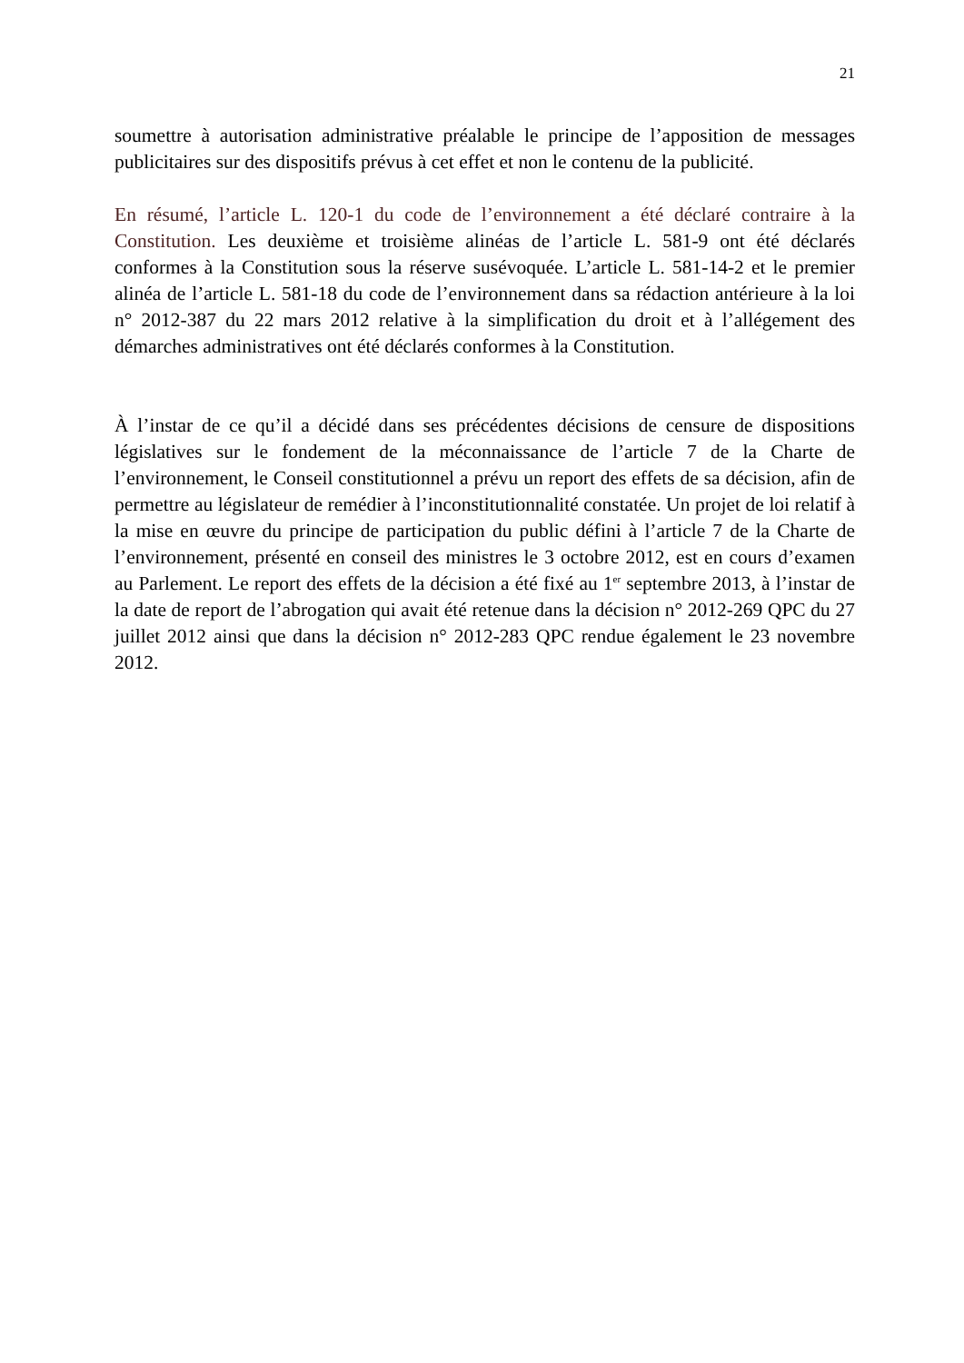21
soumettre à autorisation administrative préalable le principe de l’apposition de messages publicitaires sur des dispositifs prévus à cet effet et non le contenu de la publicité.
En résumé, l’article L. 120-1 du code de l’environnement a été déclaré contraire à la Constitution. Les deuxième et troisième alinéas de l’article L. 581-9 ont été déclarés conformes à la Constitution sous la réserve susévoquée. L’article L. 581-14-2 et le premier alinéa de l’article L. 581-18 du code de l’environnement dans sa rédaction antérieure à la loi n° 2012-387 du 22 mars 2012 relative à la simplification du droit et à l’allégement des démarches administratives ont été déclarés conformes à la Constitution.
À l’instar de ce qu’il a décidé dans ses précédentes décisions de censure de dispositions législatives sur le fondement de la méconnaissance de l’article 7 de la Charte de l’environnement, le Conseil constitutionnel a prévu un report des effets de sa décision, afin de permettre au législateur de remédier à l’inconstitutionnalité constatée. Un projet de loi relatif à la mise en œuvre du principe de participation du public défini à l’article 7 de la Charte de l’environnement, présenté en conseil des ministres le 3 octobre 2012, est en cours d’examen au Parlement. Le report des effets de la décision a été fixé au 1<sup>er</sup> septembre 2013, à l’instar de la date de report de l’abrogation qui avait été retenue dans la décision n° 2012-269 QPC du 27 juillet 2012 ainsi que dans la décision n° 2012-283 QPC rendue également le 23 novembre 2012.